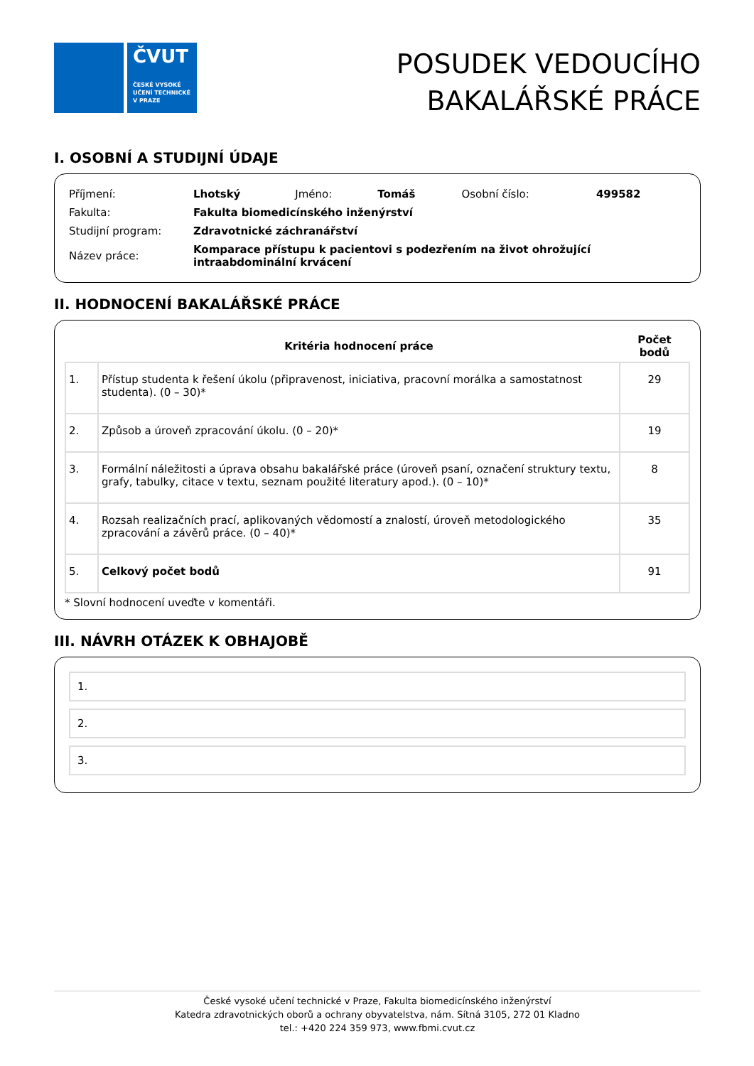ČVUT
ČESKÉ VYSOKÉ
UČENÍ TECHNICKÉ
V PRAZE
POSUDEK VEDOUCÍHO
BAKALÁŘSKÉ PRÁCE
I. OSOBNÍ A STUDIJNÍ ÚDAJE
| Příjmení: | Lhotský | Jméno: | Tomáš | Osobní číslo: | 499582 |
| Fakulta: | Fakulta biomedicínského inženýrství | | | | |
| Studijní program: | Zdravotnické záchranářství | | | | |
| Název práce: | Komparace přístupu k pacientovi s podezřením na život ohrožující intraabdominální krvácení | | | | |
II. HODNOCENÍ BAKALÁŘSKÉ PRÁCE
| | Kritéria hodnocení práce | Počet bodů |
| --- | --- | --- |
| 1. | Přístup studenta k řešení úkolu (připravenost, iniciativa, pracovní morálka a samostatnost studenta). (0 – 30)* | 29 |
| 2. | Způsob a úroveň zpracování úkolu. (0 – 20)* | 19 |
| 3. | Formální náležitosti a úprava obsahu bakalářské práce (úroveň psaní, označení struktury textu, grafy, tabulky, citace v textu, seznam použité literatury apod.). (0 – 10)* | 8 |
| 4. | Rozsah realizačních prací, aplikovaných vědomostí a znalostí, úroveň metodologického zpracování a závěrů práce. (0 – 40)* | 35 |
| 5. | Celkový počet bodů | 91 |
* Slovní hodnocení uveďte v komentáři.
III. NÁVRH OTÁZEK K OBHAJOBĚ
1.
2.
3.
České vysoké učení technické v Praze, Fakulta biomedicínského inženýrství
Katedra zdravotnických oborů a ochrany obyvatelstva, nám. Sítná 3105, 272 01 Kladno
tel.: +420 224 359 973, www.fbmi.cvut.cz